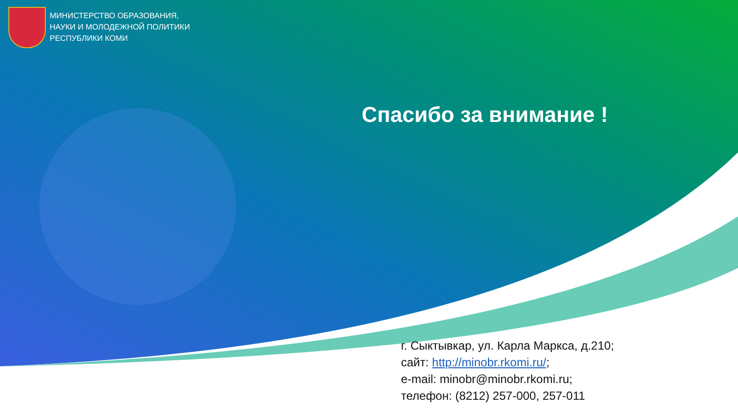МИНИСТЕРСТВО ОБРАЗОВАНИЯ,
НАУКИ И МОЛОДЕЖНОЙ ПОЛИТИКИ
РЕСПУБЛИКИ КОМИ
Спасибо за внимание !
г. Сыктывкар, ул. Карла Маркса, д.210;
сайт: http://minobr.rkomi.ru/;
e-mail: minobr@minobr.rkomi.ru;
телефон: (8212) 257-000, 257-011